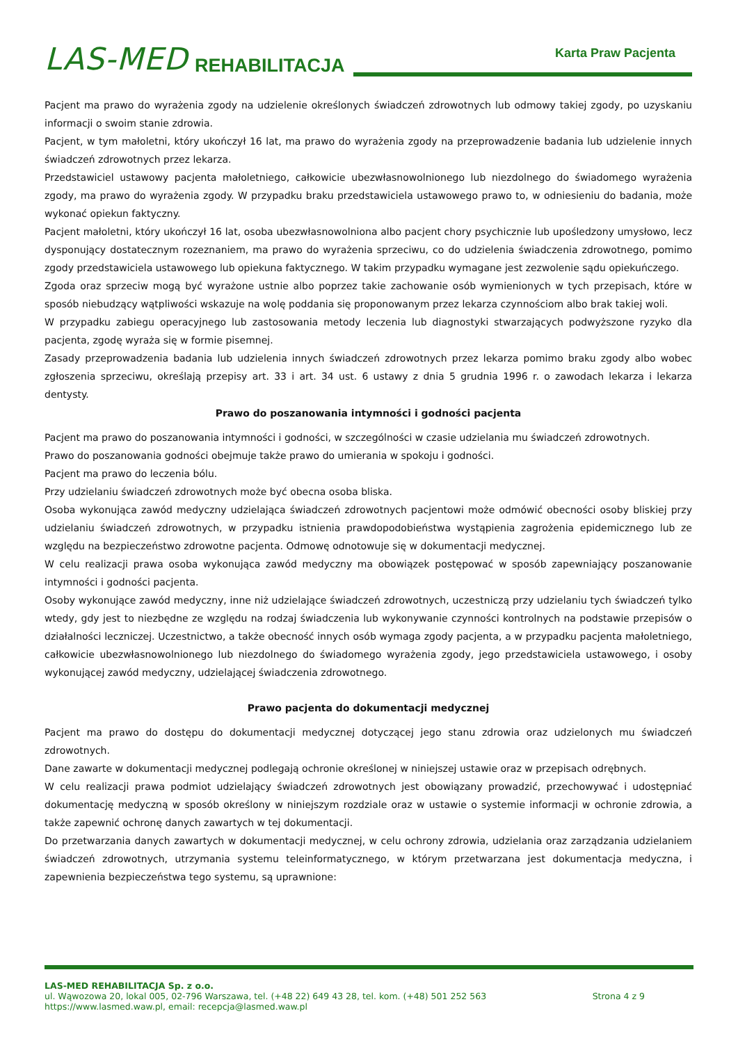LAS-MED REHABILITACJA
Karta Praw Pacjenta
Pacjent ma prawo do wyrażenia zgody na udzielenie określonych świadczeń zdrowotnych lub odmowy takiej zgody, po uzyskaniu informacji o swoim stanie zdrowia.
Pacjent, w tym małoletni, który ukończył 16 lat, ma prawo do wyrażenia zgody na przeprowadzenie badania lub udzielenie innych świadczeń zdrowotnych przez lekarza.
Przedstawiciel ustawowy pacjenta małoletniego, całkowicie ubezwłasnowolnionego lub niezdolnego do świadomego wyrażenia zgody, ma prawo do wyrażenia zgody. W przypadku braku przedstawiciela ustawowego prawo to, w odniesieniu do badania, może wykonać opiekun faktyczny.
Pacjent małoletni, który ukończył 16 lat, osoba ubezwłasnowolniona albo pacjent chory psychicznie lub upośledzony umysłowo, lecz dysponujący dostatecznym rozeznaniem, ma prawo do wyrażenia sprzeciwu, co do udzielenia świadczenia zdrowotnego, pomimo zgody przedstawiciela ustawowego lub opiekuna faktycznego. W takim przypadku wymagane jest zezwolenie sądu opiekuńczego.
Zgoda oraz sprzeciw mogą być wyrażone ustnie albo poprzez takie zachowanie osób wymienionych w tych przepisach, które w sposób niebudzący wątpliwości wskazuje na wolę poddania się proponowanym przez lekarza czynnościom albo brak takiej woli.
W przypadku zabiegu operacyjnego lub zastosowania metody leczenia lub diagnostyki stwarzających podwyższone ryzyko dla pacjenta, zgodę wyraża się w formie pisemnej.
Zasady przeprowadzenia badania lub udzielenia innych świadczeń zdrowotnych przez lekarza pomimo braku zgody albo wobec zgłoszenia sprzeciwu, określają przepisy art. 33 i art. 34 ust. 6 ustawy z dnia 5 grudnia 1996 r. o zawodach lekarza i lekarza dentysty.
Prawo do poszanowania intymności i godności pacjenta
Pacjent ma prawo do poszanowania intymności i godności, w szczególności w czasie udzielania mu świadczeń zdrowotnych.
Prawo do poszanowania godności obejmuje także prawo do umierania w spokoju i godności.
Pacjent ma prawo do leczenia bólu.
Przy udzielaniu świadczeń zdrowotnych może być obecna osoba bliska.
Osoba wykonująca zawód medyczny udzielająca świadczeń zdrowotnych pacjentowi może odmówić obecności osoby bliskiej przy udzielaniu świadczeń zdrowotnych, w przypadku istnienia prawdopodobieństwa wystąpienia zagrożenia epidemicznego lub ze względu na bezpieczeństwo zdrowotne pacjenta. Odmowę odnotowuje się w dokumentacji medycznej.
W celu realizacji prawa osoba wykonująca zawód medyczny ma obowiązek postępować w sposób zapewniający poszanowanie intymności i godności pacjenta.
Osoby wykonujące zawód medyczny, inne niż udzielające świadczeń zdrowotnych, uczestniczą przy udzielaniu tych świadczeń tylko wtedy, gdy jest to niezbędne ze względu na rodzaj świadczenia lub wykonywanie czynności kontrolnych na podstawie przepisów o działalności leczniczej. Uczestnictwo, a także obecność innych osób wymaga zgody pacjenta, a w przypadku pacjenta małoletniego, całkowicie ubezwłasnowolnionego lub niezdolnego do świadomego wyrażenia zgody, jego przedstawiciela ustawowego, i osoby wykonującej zawód medyczny, udzielającej świadczenia zdrowotnego.
Prawo pacjenta do dokumentacji medycznej
Pacjent ma prawo do dostępu do dokumentacji medycznej dotyczącej jego stanu zdrowia oraz udzielonych mu świadczeń zdrowotnych.
Dane zawarte w dokumentacji medycznej podlegają ochronie określonej w niniejszej ustawie oraz w przepisach odrębnych.
W celu realizacji prawa podmiot udzielający świadczeń zdrowotnych jest obowiązany prowadzić, przechowywać i udostępniać dokumentację medyczną w sposób określony w niniejszym rozdziale oraz w ustawie o systemie informacji w ochronie zdrowia, a także zapewnić ochronę danych zawartych w tej dokumentacji.
Do przetwarzania danych zawartych w dokumentacji medycznej, w celu ochrony zdrowia, udzielania oraz zarządzania udzielaniem świadczeń zdrowotnych, utrzymania systemu teleinformatycznego, w którym przetwarzana jest dokumentacja medyczna, i zapewnienia bezpieczeństwa tego systemu, są uprawnione:
LAS-MED REHABILITACJA Sp. z o.o.
ul. Wąwozowa 20, lokal 005, 02-796 Warszawa, tel. (+48 22) 649 43 28, tel. kom. (+48) 501 252 563 Strona 4 z 9
https://www.lasmed.waw.pl, email: recepcja@lasmed.waw.pl